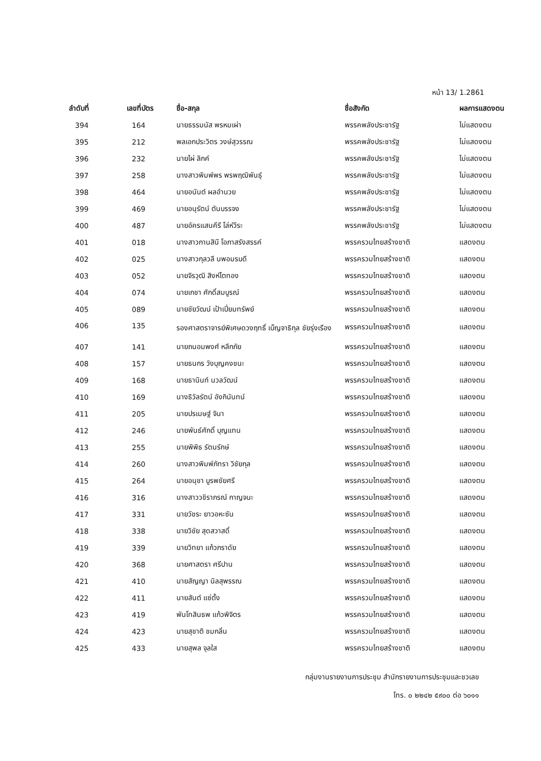หน้า 13/ 1.2861
| ลำดับที่ | เลขที่บัตร | ชื่อ-สกุล | ชื่อสังกัด | ผลการแสดงตน |
| --- | --- | --- | --- | --- |
| 394 | 164 | นายธรรมนัส พรหมเผ่า | พรรคพลังประชารัฐ | ไม่แสดงตน |
| 395 | 212 | พลเอกประวิตร วงษ์สุวรรณ | พรรคพลังประชารัฐ | ไม่แสดงตน |
| 396 | 232 | นายไผ่ ลิกค์ | พรรคพลังประชารัฐ | ไม่แสดงตน |
| 397 | 258 | นางสาวพิมพ์พร พรพฤฒิพันธุ์ | พรรคพลังประชารัฐ | ไม่แสดงตน |
| 398 | 464 | นายอนันต์ ผลอำนวย | พรรคพลังประชารัฐ | ไม่แสดงตน |
| 399 | 469 | นายอนุรัตน์ ตันบรรจง | พรรคพลังประชารัฐ | ไม่แสดงตน |
| 400 | 487 | นายอัครแสนคีรี โล่ห์วีระ | พรรคพลังประชารัฐ | ไม่แสดงตน |
| 401 | 018 | นางสาวกานสินี โอภาสรังสรรค์ | พรรครวมไทยสร้างชาติ | แสดงตน |
| 402 | 025 | นางสาวกุลวลี นพอมรบดี | พรรครวมไทยสร้างชาติ | แสดงตน |
| 403 | 052 | นายจิรวุฒิ สิงห์โตทอง | พรรครวมไทยสร้างชาติ | แสดงตน |
| 404 | 074 | นายเกชา ศักดิ์สมบูรณ์ | พรรครวมไทยสร้างชาติ | แสดงตน |
| 405 | 089 | นายชัยวัฒน์ เป้าเปี่ยมทรัพย์ | พรรครวมไทยสร้างชาติ | แสดงตน |
| 406 | 135 | รองศาสตราจารย์พิเศษดวงฤทธิ์ เบ็ญจาธิกุล ชัยรุ่งเรือง | พรรครวมไทยสร้างชาติ | แสดงตน |
| 407 | 141 | นายถนอมพงศ์ หลีกภัย | พรรครวมไทยสร้างชาติ | แสดงตน |
| 408 | 157 | นายธนกร วังบุญคงชนะ | พรรครวมไทยสร้างชาติ | แสดงตน |
| 409 | 168 | นายธานินท์ นวลวัฒน์ | พรรครวมไทยสร้างชาติ | แสดงตน |
| 410 | 169 | นางธิวัลรัตน์ อังกินันทน์ | พรรครวมไทยสร้างชาติ | แสดงตน |
| 411 | 205 | นายปรเมษฐ์ จินา | พรรครวมไทยสร้างชาติ | แสดงตน |
| 412 | 246 | นายพันธ์ศักดิ์ บุญแทน | พรรครวมไทยสร้างชาติ | แสดงตน |
| 413 | 255 | นายพิพิธ รัตนรักษ์ | พรรครวมไทยสร้างชาติ | แสดงตน |
| 414 | 260 | นางสาวพิมพ์ภัทรา วิชัยกุล | พรรครวมไทยสร้างชาติ | แสดงตน |
| 415 | 264 | นายอนุชา บูรพชัยศรี | พรรครวมไทยสร้างชาติ | แสดงตน |
| 416 | 316 | นางสาววชิราภรณ์ กาญจนะ | พรรครวมไทยสร้างชาติ | แสดงตน |
| 417 | 331 | นายวัชระ ยาวอหะซัน | พรรครวมไทยสร้างชาติ | แสดงตน |
| 418 | 338 | นายวิชัย สุดสวาสดิ์ | พรรครวมไทยสร้างชาติ | แสดงตน |
| 419 | 339 | นายวิทยา แก้วภราดัย | พรรครวมไทยสร้างชาติ | แสดงตน |
| 420 | 368 | นายศาสตรา ศรีปาน | พรรครวมไทยสร้างชาติ | แสดงตน |
| 421 | 410 | นายสัญญา นิลสุพรรณ | พรรครวมไทยสร้างชาติ | แสดงตน |
| 422 | 411 | นายสันต์ แซ่ตั้ง | พรรครวมไทยสร้างชาติ | แสดงตน |
| 423 | 419 | พันโทสินธพ แก้วพิจิตร | พรรครวมไทยสร้างชาติ | แสดงตน |
| 424 | 423 | นายสุชาติ ชมกลิ่น | พรรครวมไทยสร้างชาติ | แสดงตน |
| 425 | 433 | นายสุพล จุลใส | พรรครวมไทยสร้างชาติ | แสดงตน |
กลุ่มงานรายงานการประชุม สำนักรายงานการประชุมและชวเลข
โทร. ๐ ๒๒๔๒ ๕๙๐๐ ต่อ ๖๐๑๑